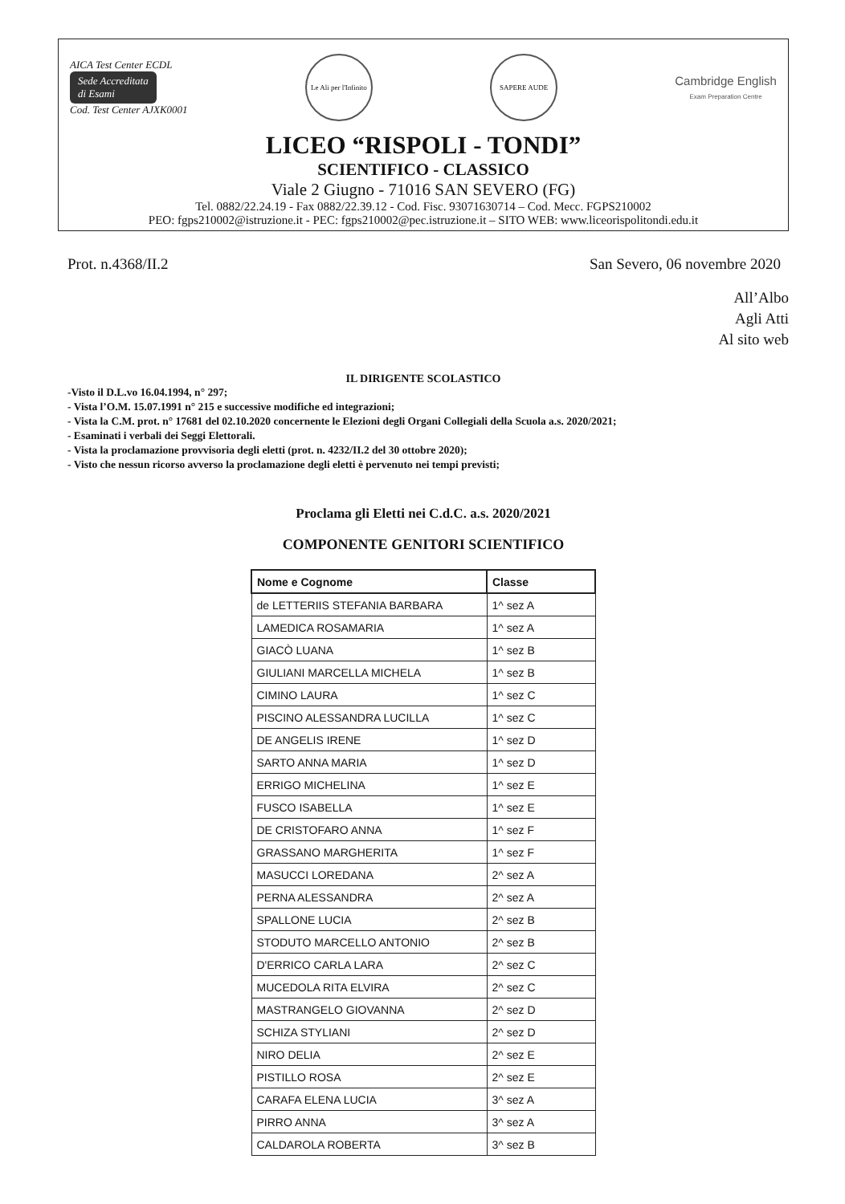AICA Test Center ECDL
Sede Accreditata
di Esami
Cod. Test Center AJXK0001
Le Ali per l'Infinito
SAPERE AUDE
Cambridge English
Exam Preparation Centre
LICEO “RISPOLI - TONDI”
SCIENTIFICO - CLASSICO
Viale 2 Giugno - 71016 SAN SEVERO (FG)
Tel. 0882/22.24.19 - Fax 0882/22.39.12 - Cod. Fisc. 93071630714 – Cod. Mecc. FGPS210002
PEO: fgps210002@istruzione.it - PEC: fgps210002@pec.istruzione.it – SITO WEB: www.liceorispolitondi.edu.it
Prot. n.4368/II.2 San Severo, 06 novembre 2020
All’Albo
Agli Atti
Al sito web
IL DIRIGENTE SCOLASTICO
-Visto il D.L.vo 16.04.1994, n° 297;
- Vista l’O.M. 15.07.1991 n° 215 e successive modifiche ed integrazioni;
- Vista la C.M. prot. n° 17681 del 02.10.2020 concernente le Elezioni degli Organi Collegiali della Scuola a.s. 2020/2021;
- Esaminati i verbali dei Seggi Elettorali.
- Vista la proclamazione provvisoria degli eletti (prot. n. 4232/II.2 del 30 ottobre 2020);
- Visto che nessun ricorso avverso la proclamazione degli eletti è pervenuto nei tempi previsti;
Proclama gli Eletti nei C.d.C. a.s. 2020/2021
COMPONENTE GENITORI SCIENTIFICO
| Nome e Cognome | Classe |
| --- | --- |
| de LETTERIIS STEFANIA BARBARA | 1^ sez A |
| LAMEDICA ROSAMARIA | 1^ sez A |
| GIACÒ LUANA | 1^ sez B |
| GIULIANI MARCELLA MICHELA | 1^ sez B |
| CIMINO LAURA | 1^ sez C |
| PISCINO ALESSANDRA LUCILLA | 1^ sez C |
| DE ANGELIS IRENE | 1^ sez D |
| SARTO ANNA MARIA | 1^ sez D |
| ERRIGO MICHELINA | 1^ sez E |
| FUSCO ISABELLA | 1^ sez E |
| DE CRISTOFARO ANNA | 1^ sez F |
| GRASSANO MARGHERITA | 1^ sez F |
| MASUCCI LOREDANA | 2^ sez A |
| PERNA ALESSANDRA | 2^ sez A |
| SPALLONE LUCIA | 2^ sez B |
| STODUTO MARCELLO ANTONIO | 2^ sez B |
| D'ERRICO CARLA LARA | 2^ sez C |
| MUCEDOLA RITA ELVIRA | 2^ sez C |
| MASTRANGELO GIOVANNA | 2^ sez D |
| SCHIZA STYLIANI | 2^ sez D |
| NIRO DELIA | 2^ sez E |
| PISTILLO ROSA | 2^ sez E |
| CARAFA ELENA LUCIA | 3^ sez A |
| PIRRO ANNA | 3^ sez A |
| CALDAROLA ROBERTA | 3^ sez B |